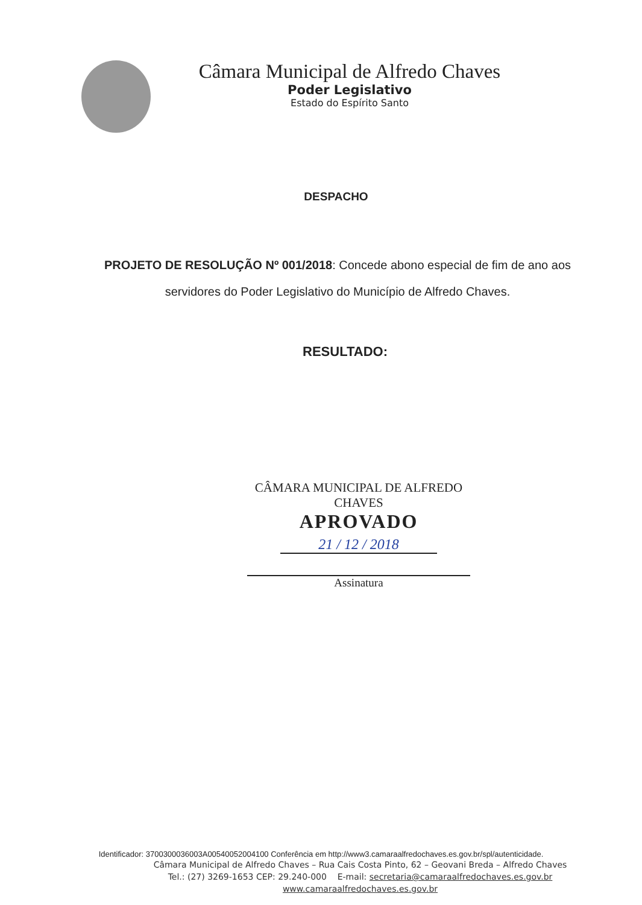Câmara Municipal de Alfredo Chaves
Poder Legislativo
Estado do Espírito Santo
DESPACHO
PROJETO DE RESOLUÇÃO Nº 001/2018: Concede abono especial de fim de ano aos servidores do Poder Legislativo do Município de Alfredo Chaves.
RESULTADO:
CÂMARA MUNICIPAL DE ALFREDO CHAVES
APROVADO
21 / 12 / 2018
Assinatura
Identificador: 3700300036003A00540052004100 Conferência em http://www3.camaraalfredochaves.es.gov.br/spl/autenticidade.
Câmara Municipal de Alfredo Chaves – Rua Cais Costa Pinto, 62 – Geovani Breda – Alfredo Chaves
Tel.: (27) 3269-1653 CEP: 29.240-000 E-mail: secretaria@camaraalfredochaves.es.gov.br
www.camaraalfredochaves.es.gov.br